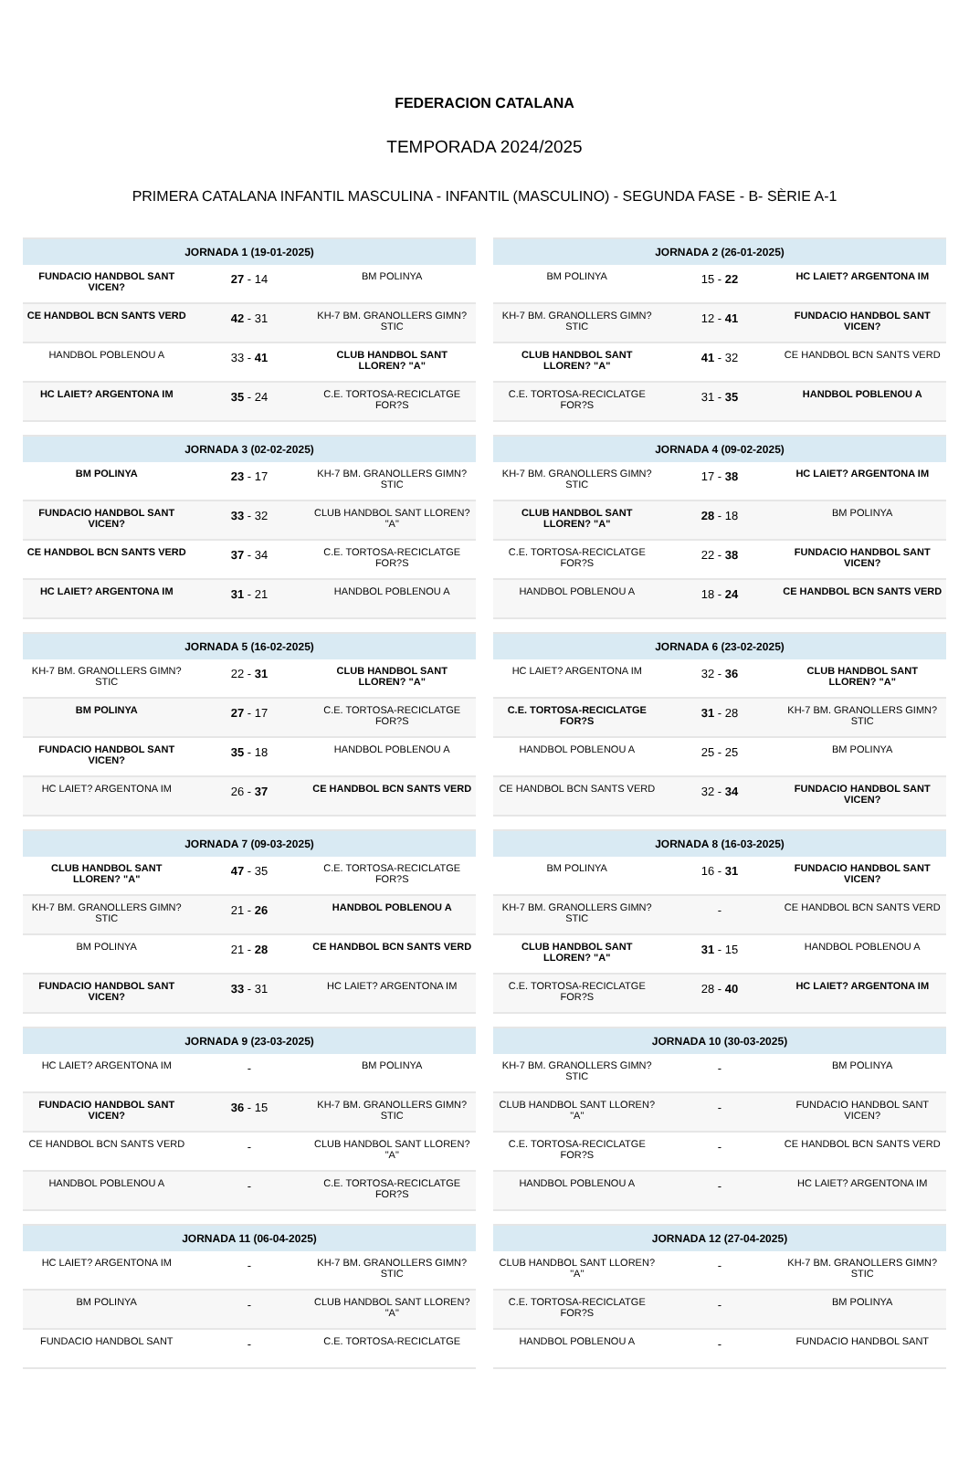FEDERACION CATALANA
TEMPORADA 2024/2025
PRIMERA CATALANA INFANTIL MASCULINA - INFANTIL (MASCULINO) - SEGUNDA FASE - B- SÈRIE A-1
| JORNADA 1 (19-01-2025) | | |
| --- | --- | --- |
| FUNDACIO HANDBOL SANT VICEN? | 27 - 14 | BM POLINYA |
| CE HANDBOL BCN SANTS VERD | 42 - 31 | KH-7 BM. GRANOLLERS GIMN?STIC |
| HANDBOL POBLENOU A | 33 - 41 | CLUB HANDBOL SANT LLOREN? "A" |
| HC LAIET? ARGENTONA IM | 35 - 24 | C.E. TORTOSA-RECICLATGE FOR?S |
| JORNADA 2 (26-01-2025) | | |
| --- | --- | --- |
| BM POLINYA | 15 - 22 | HC LAIET? ARGENTONA IM |
| KH-7 BM. GRANOLLERS GIMN?STIC | 12 - 41 | FUNDACIO HANDBOL SANT VICEN? |
| CLUB HANDBOL SANT LLOREN? "A" | 41 - 32 | CE HANDBOL BCN SANTS VERD |
| C.E. TORTOSA-RECICLATGE FOR?S | 31 - 35 | HANDBOL POBLENOU A |
| JORNADA 3 (02-02-2025) | | |
| --- | --- | --- |
| BM POLINYA | 23 - 17 | KH-7 BM. GRANOLLERS GIMN?STIC |
| FUNDACIO HANDBOL SANT VICEN? | 33 - 32 | CLUB HANDBOL SANT LLOREN? "A" |
| CE HANDBOL BCN SANTS VERD | 37 - 34 | C.E. TORTOSA-RECICLATGE FOR?S |
| HC LAIET? ARGENTONA IM | 31 - 21 | HANDBOL POBLENOU A |
| JORNADA 4 (09-02-2025) | | |
| --- | --- | --- |
| KH-7 BM. GRANOLLERS GIMN?STIC | 17 - 38 | HC LAIET? ARGENTONA IM |
| CLUB HANDBOL SANT LLOREN? "A" | 28 - 18 | BM POLINYA |
| C.E. TORTOSA-RECICLATGE FOR?S | 22 - 38 | FUNDACIO HANDBOL SANT VICEN? |
| HANDBOL POBLENOU A | 18 - 24 | CE HANDBOL BCN SANTS VERD |
| JORNADA 5 (16-02-2025) | | |
| --- | --- | --- |
| KH-7 BM. GRANOLLERS GIMN?STIC | 22 - 31 | CLUB HANDBOL SANT LLOREN? "A" |
| BM POLINYA | 27 - 17 | C.E. TORTOSA-RECICLATGE FOR?S |
| FUNDACIO HANDBOL SANT VICEN? | 35 - 18 | HANDBOL POBLENOU A |
| HC LAIET? ARGENTONA IM | 26 - 37 | CE HANDBOL BCN SANTS VERD |
| JORNADA 6 (23-02-2025) | | |
| --- | --- | --- |
| HC LAIET? ARGENTONA IM | 32 - 36 | CLUB HANDBOL SANT LLOREN? "A" |
| C.E. TORTOSA-RECICLATGE FOR?S | 31 - 28 | KH-7 BM. GRANOLLERS GIMN?STIC |
| HANDBOL POBLENOU A | 25 - 25 | BM POLINYA |
| CE HANDBOL BCN SANTS VERD | 32 - 34 | FUNDACIO HANDBOL SANT VICEN? |
| JORNADA 7 (09-03-2025) | | |
| --- | --- | --- |
| CLUB HANDBOL SANT LLOREN? "A" | 47 - 35 | C.E. TORTOSA-RECICLATGE FOR?S |
| KH-7 BM. GRANOLLERS GIMN?STIC | 21 - 26 | HANDBOL POBLENOU A |
| BM POLINYA | 21 - 28 | CE HANDBOL BCN SANTS VERD |
| FUNDACIO HANDBOL SANT VICEN? | 33 - 31 | HC LAIET? ARGENTONA IM |
| JORNADA 8 (16-03-2025) | | |
| --- | --- | --- |
| BM POLINYA | 16 - 31 | FUNDACIO HANDBOL SANT VICEN? |
| KH-7 BM. GRANOLLERS GIMN?STIC | - | CE HANDBOL BCN SANTS VERD |
| CLUB HANDBOL SANT LLOREN? "A" | 31 - 15 | HANDBOL POBLENOU A |
| C.E. TORTOSA-RECICLATGE FOR?S | 28 - 40 | HC LAIET? ARGENTONA IM |
| JORNADA 9 (23-03-2025) | | |
| --- | --- | --- |
| HC LAIET? ARGENTONA IM | - | BM POLINYA |
| FUNDACIO HANDBOL SANT VICEN? | 36 - 15 | KH-7 BM. GRANOLLERS GIMN?STIC |
| CE HANDBOL BCN SANTS VERD | - | CLUB HANDBOL SANT LLOREN? "A" |
| HANDBOL POBLENOU A | - | C.E. TORTOSA-RECICLATGE FOR?S |
| JORNADA 10 (30-03-2025) | | |
| --- | --- | --- |
| KH-7 BM. GRANOLLERS GIMN?STIC | - | BM POLINYA |
| CLUB HANDBOL SANT LLOREN? "A" | - | FUNDACIO HANDBOL SANT VICEN? |
| C.E. TORTOSA-RECICLATGE FOR?S | - | CE HANDBOL BCN SANTS VERD |
| HANDBOL POBLENOU A | - | HC LAIET? ARGENTONA IM |
| JORNADA 11 (06-04-2025) | | |
| --- | --- | --- |
| HC LAIET? ARGENTONA IM | - | KH-7 BM. GRANOLLERS GIMN?STIC |
| BM POLINYA | - | CLUB HANDBOL SANT LLOREN? "A" |
| FUNDACIO HANDBOL SANT | - | C.E. TORTOSA-RECICLATGE |
| JORNADA 12 (27-04-2025) | | |
| --- | --- | --- |
| CLUB HANDBOL SANT LLOREN? "A" | - | KH-7 BM. GRANOLLERS GIMN?STIC |
| C.E. TORTOSA-RECICLATGE FOR?S | - | BM POLINYA |
| HANDBOL POBLENOU A | - | FUNDACIO HANDBOL SANT |